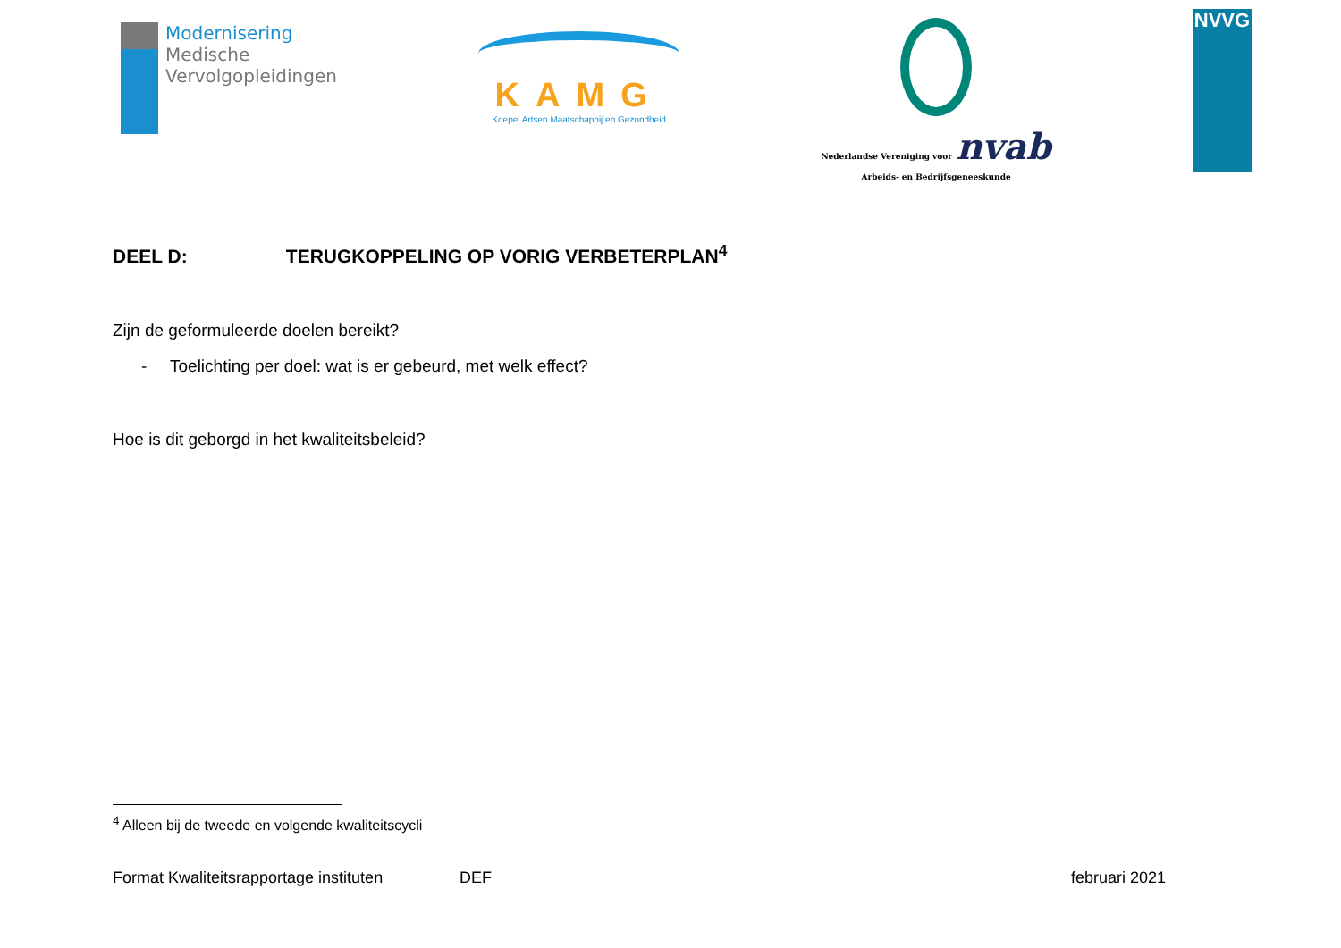Modernisering
Medische
Vervolgopleidingen
KAMG
Koepel Artsen Maatschappij en Gezondheid
Nederlandse Vereniging voor nvab
Arbeids- en Bedrijfsgeneeskunde
NVVG
DEEL D: TERUGKOPPELING OP VORIG VERBETERPLAN<sup>4</sup>
Zijn de geformuleerde doelen bereikt?
- Toelichting per doel: wat is er gebeurd, met welk effect?
Hoe is dit geborgd in het kwaliteitsbeleid?
<sup>4</sup> Alleen bij de tweede en volgende kwaliteitscycli
Format Kwaliteitsrapportage instituten DEF februari 2021